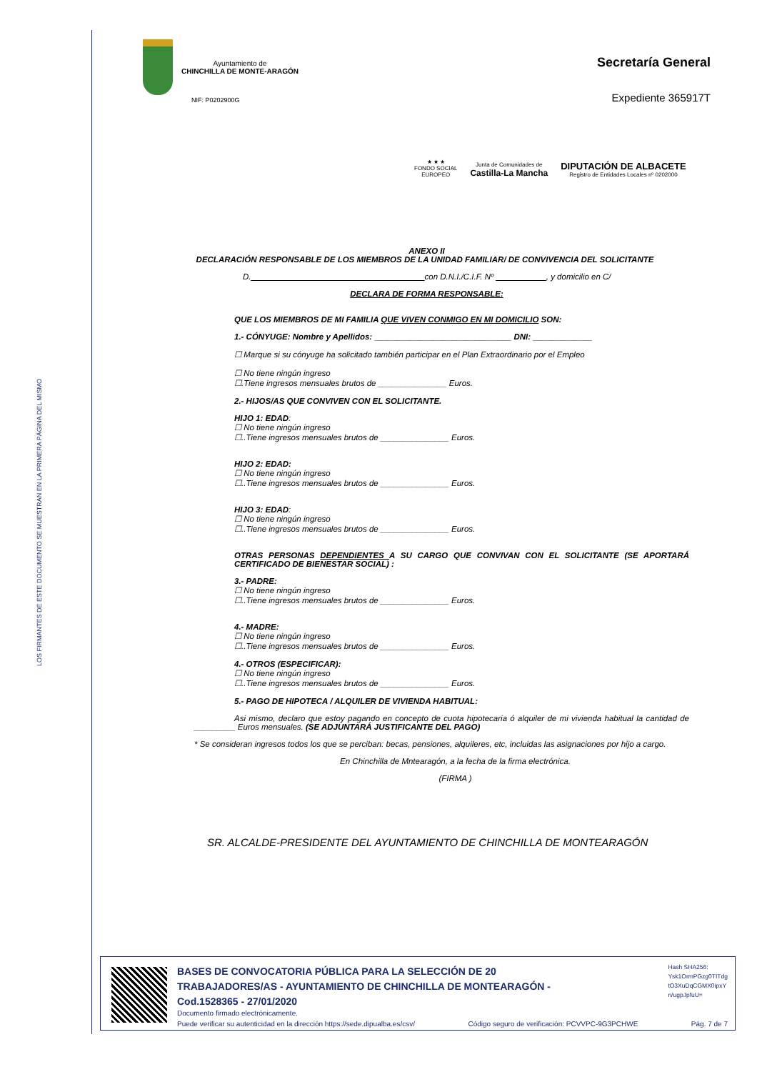LOS FIRMANTES DE ESTE DOCUMENTO SE MUESTRAN EN LA PRIMERA PÁGINA DEL MISMO
Ayuntamiento de
CHINCHILLA DE MONTE-ARAGÓN
NIF: P0202900G
Secretaría General
Expediente 365917T
★ ★ ★
FONDO SOCIAL
EUROPEO
Junta de Comunidades de
Castilla-La Mancha
DIPUTACIÓN DE ALBACETE
Registro de Entidades Locales nº 0202000
ANEXO II
DECLARACIÓN RESPONSABLE DE LOS MIEMBROS DE LA UNIDAD FAMILIAR/ DE CONVIVENCIA DEL SOLICITANTE
D.______________________________________con D.N.I./C.I.F. Nº ___________, y domicilio en C/
DECLARA DE FORMA RESPONSABLE:
QUE LOS MIEMBROS DE MI FAMILIA QUE VIVEN CONMIGO EN MI DOMICILIO SON:
1.- CÓNYUGE: Nombre y Apellidos: ______________________________ DNI: _____________
☐ Marque si su cónyuge ha solicitado también participar en el Plan Extraordinario por el Empleo
☐ No tiene ningún ingreso
☐.Tiene ingresos mensuales brutos de _______________ Euros.
2.- HIJOS/AS QUE CONVIVEN CON EL SOLICITANTE.
HIJO 1: EDAD:
☐ No tiene ningún ingreso
☐..Tiene ingresos mensuales brutos de _______________ Euros.
HIJO 2: EDAD:
☐ No tiene ningún ingreso
☐..Tiene ingresos mensuales brutos de _______________ Euros.
HIJO 3: EDAD:
☐ No tiene ningún ingreso
☐..Tiene ingresos mensuales brutos de _______________ Euros.
OTRAS PERSONAS DEPENDIENTES A SU CARGO QUE CONVIVAN CON EL SOLICITANTE (SE APORTARÁ CERTIFICADO DE BIENESTAR SOCIAL) :
3.- PADRE:
☐ No tiene ningún ingreso
☐..Tiene ingresos mensuales brutos de _______________ Euros.
4.- MADRE:
☐ No tiene ningún ingreso
☐..Tiene ingresos mensuales brutos de _______________ Euros.
4.- OTROS (ESPECIFICAR):
☐ No tiene ningún ingreso
☐..Tiene ingresos mensuales brutos de _______________ Euros.
5.- PAGO DE HIPOTECA / ALQUILER DE VIVIENDA HABITUAL:
Asi mismo, declaro que estoy pagando en concepto de cuota hipotecaria ó alquiler de mi vivienda habitual la cantidad de _________ Euros mensuales. (SE ADJUNTARÁ JUSTIFICANTE DEL PAGO)
* Se consideran ingresos todos los que se perciban: becas, pensiones, alquileres, etc, incluidas las asignaciones por hijo a cargo.
En Chinchilla de Mntearagón, a la fecha de la firma electrónica.
(FIRMA )
SR. ALCALDE-PRESIDENTE DEL AYUNTAMIENTO DE CHINCHILLA DE MONTEARAGÓN
BASES DE CONVOCATORIA PÚBLICA PARA LA SELECCIÓN DE 20
TRABAJADORES/AS - AYUNTAMIENTO DE CHINCHILLA DE MONTEARAGÓN -
Cod.1528365 - 27/01/2020
Hash SHA256:
Ysk1OrmPGzg0TITdg
tO3XuDqCGMX0ipxY
n/ugpJpfuU=
Documento firmado electrónicamente.
Puede verificar su autenticidad en la dirección https://sede.dipualba.es/csv/ Código seguro de verificación: PCVVPC-9G3PCHWE Pág. 7 de 7